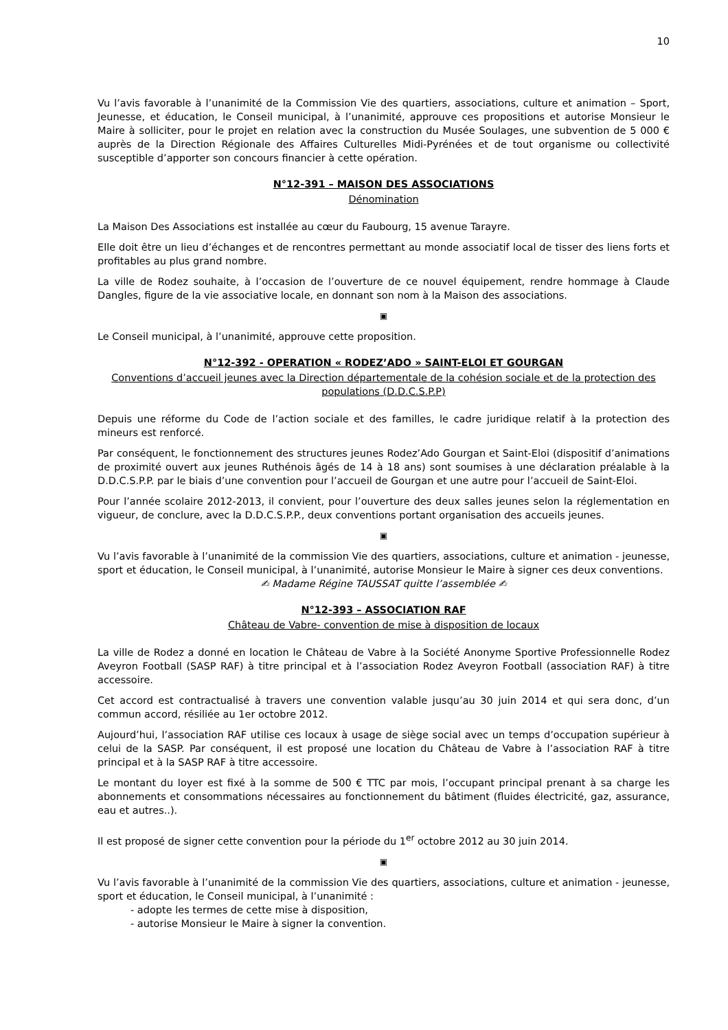10
Vu l’avis favorable à l’unanimité de la Commission Vie des quartiers, associations, culture et animation – Sport, Jeunesse, et éducation, le Conseil municipal, à l’unanimité, approuve ces propositions et autorise Monsieur le Maire à solliciter, pour le projet en relation avec la construction du Musée Soulages, une subvention de 5 000 € auprès de la Direction Régionale des Affaires Culturelles Midi-Pyrénées et de tout organisme ou collectivité susceptible d’apporter son concours financier à cette opération.
N°12-391 – MAISON DES ASSOCIATIONS
Dénomination
La Maison Des Associations est installée au cœur du Faubourg, 15 avenue Tarayre.
Elle doit être un lieu d’échanges et de rencontres permettant au monde associatif local de tisser des liens forts et profitables au plus grand nombre.
La ville de Rodez souhaite, à l’occasion de l’ouverture de ce nouvel équipement, rendre hommage à Claude Dangles, figure de la vie associative locale, en donnant son nom à la Maison des associations.
▣
Le Conseil municipal, à l’unanimité, approuve cette proposition.
N°12-392 - OPERATION « RODEZ’ADO » SAINT-ELOI ET GOURGAN
Conventions d’accueil jeunes avec la Direction départementale de la cohésion sociale et de la protection des populations (D.D.C.S.P.P)
Depuis une réforme du Code de l’action sociale et des familles, le cadre juridique relatif à la protection des mineurs est renforcé.
Par conséquent, le fonctionnement des structures jeunes Rodez’Ado Gourgan et Saint-Eloi (dispositif d’animations de proximité ouvert aux jeunes Ruthénois âgés de 14 à 18 ans) sont soumises à une déclaration préalable à la D.D.C.S.P.P. par le biais d’une convention pour l’accueil de Gourgan et une autre pour l’accueil de Saint-Eloi.
Pour l’année scolaire 2012-2013, il convient, pour l’ouverture des deux salles jeunes selon la réglementation en vigueur, de conclure, avec la D.D.C.S.P.P., deux conventions portant organisation des accueils jeunes.
▣
Vu l’avis favorable à l’unanimité de la commission Vie des quartiers, associations, culture et animation - jeunesse, sport et éducation, le Conseil municipal, à l’unanimité, autorise Monsieur le Maire à signer ces deux conventions.
✍ Madame Régine TAUSSAT quitte l’assemblée ✍
N°12-393 – ASSOCIATION RAF
Château de Vabre- convention de mise à disposition de locaux
La ville de Rodez a donné en location le Château de Vabre à la Société Anonyme Sportive Professionnelle Rodez Aveyron Football (SASP RAF) à titre principal et à l’association Rodez Aveyron Football (association RAF) à titre accessoire.
Cet accord est contractualisé à travers une convention valable jusqu’au 30 juin 2014 et qui sera donc, d’un commun accord, résiliée au 1er octobre 2012.
Aujourd’hui, l’association RAF utilise ces locaux à usage de siège social avec un temps d’occupation supérieur à celui de la SASP. Par conséquent, il est proposé une location du Château de Vabre à l’association RAF à titre principal et à la SASP RAF à titre accessoire.
Le montant du loyer est fixé à la somme de 500 € TTC par mois, l’occupant principal prenant à sa charge les abonnements et consommations nécessaires au fonctionnement du bâtiment (fluides électricité, gaz, assurance, eau et autres..).
Il est proposé de signer cette convention pour la période du 1<sup>er</sup> octobre 2012 au 30 juin 2014.
▣
Vu l’avis favorable à l’unanimité de la commission Vie des quartiers, associations, culture et animation - jeunesse, sport et éducation, le Conseil municipal, à l’unanimité :
- adopte les termes de cette mise à disposition,
- autorise Monsieur le Maire à signer la convention.